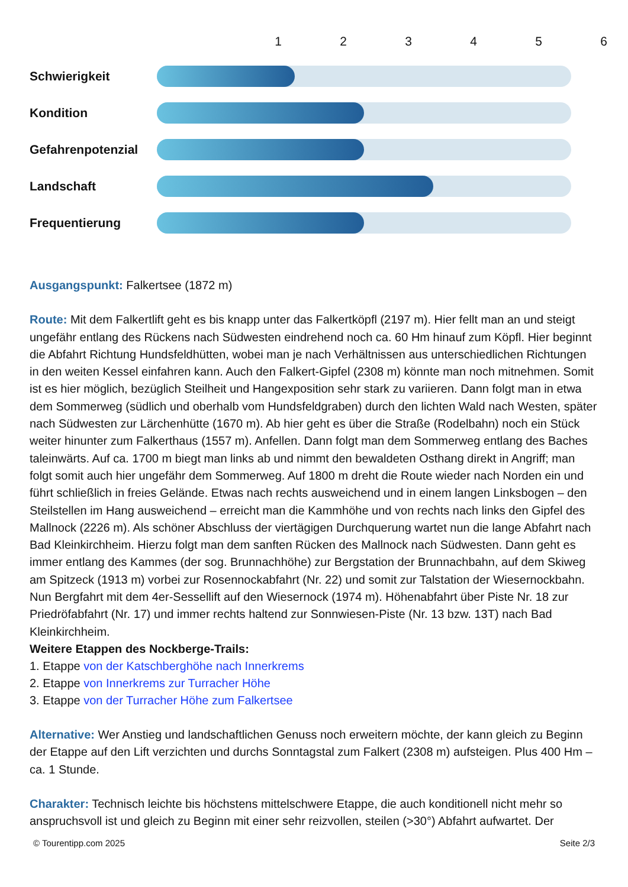123456
Schwierigkeit
Kondition
Gefahrenpotenzial
Landschaft
Frequentierung
Ausgangspunkt: Falkertsee (1872 m)
Route: Mit dem Falkertlift geht es bis knapp unter das Falkertköpfl (2197 m). Hier fellt man an und steigt ungefähr entlang des Rückens nach Südwesten eindrehend noch ca. 60 Hm hinauf zum Köpfl. Hier beginnt die Abfahrt Richtung Hundsfeldhütten, wobei man je nach Verhältnissen aus unterschiedlichen Richtungen in den weiten Kessel einfahren kann. Auch den Falkert-Gipfel (2308 m) könnte man noch mitnehmen. Somit ist es hier möglich, bezüglich Steilheit und Hangexposition sehr stark zu variieren. Dann folgt man in etwa dem Sommerweg (südlich und oberhalb vom Hundsfeldgraben) durch den lichten Wald nach Westen, später nach Südwesten zur Lärchenhütte (1670 m). Ab hier geht es über die Straße (Rodelbahn) noch ein Stück weiter hinunter zum Falkerthaus (1557 m). Anfellen. Dann folgt man dem Sommerweg entlang des Baches taleinwärts. Auf ca. 1700 m biegt man links ab und nimmt den bewaldeten Osthang direkt in Angriff; man folgt somit auch hier ungefähr dem Sommerweg. Auf 1800 m dreht die Route wieder nach Norden ein und führt schließlich in freies Gelände. Etwas nach rechts ausweichend und in einem langen Linksbogen – den Steilstellen im Hang ausweichend – erreicht man die Kammhöhe und von rechts nach links den Gipfel des Mallnock (2226 m). Als schöner Abschluss der viertägigen Durchquerung wartet nun die lange Abfahrt nach Bad Kleinkirchheim. Hierzu folgt man dem sanften Rücken des Mallnock nach Südwesten. Dann geht es immer entlang des Kammes (der sog. Brunnachhöhe) zur Bergstation der Brunnachbahn, auf dem Skiweg am Spitzeck (1913 m) vorbei zur Rosennockabfahrt (Nr. 22) und somit zur Talstation der Wiesernockbahn. Nun Bergfahrt mit dem 4er-Sessellift auf den Wiesernock (1974 m). Höhenabfahrt über Piste Nr. 18 zur Priedröfabfahrt (Nr. 17) und immer rechts haltend zur Sonnwiesen-Piste (Nr. 13 bzw. 13T) nach Bad Kleinkirchheim.
Weitere Etappen des Nockberge-Trails:
1. Etappe von der Katschberghöhe nach Innerkrems
2. Etappe von Innerkrems zur Turracher Höhe
3. Etappe von der Turracher Höhe zum Falkertsee
Alternative: Wer Anstieg und landschaftlichen Genuss noch erweitern möchte, der kann gleich zu Beginn der Etappe auf den Lift verzichten und durchs Sonntagstal zum Falkert (2308 m) aufsteigen. Plus 400 Hm – ca. 1 Stunde.
Charakter: Technisch leichte bis höchstens mittelschwere Etappe, die auch konditionell nicht mehr so anspruchsvoll ist und gleich zu Beginn mit einer sehr reizvollen, steilen (>30°) Abfahrt aufwartet. Der
© Tourentipp.com 2025 Seite 2/3